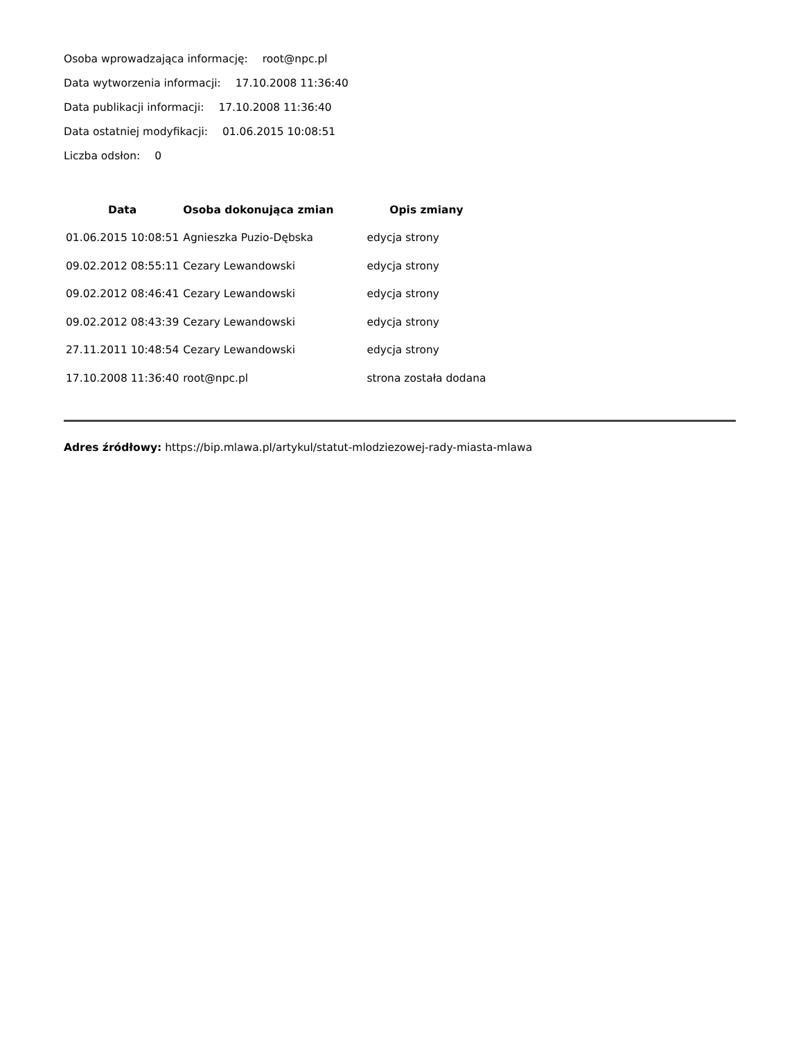Osoba wprowadzająca informację: root@npc.pl
Data wytworzenia informacji: 17.10.2008 11:36:40
Data publikacji informacji: 17.10.2008 11:36:40
Data ostatniej modyfikacji: 01.06.2015 10:08:51
Liczba odsłon: 0
| Data | Osoba dokonująca zmian | Opis zmiany |
| --- | --- | --- |
| 01.06.2015 10:08:51 | Agnieszka Puzio-Dębska | edycja strony |
| 09.02.2012 08:55:11 | Cezary Lewandowski | edycja strony |
| 09.02.2012 08:46:41 | Cezary Lewandowski | edycja strony |
| 09.02.2012 08:43:39 | Cezary Lewandowski | edycja strony |
| 27.11.2011 10:48:54 | Cezary Lewandowski | edycja strony |
| 17.10.2008 11:36:40 | root@npc.pl | strona została dodana |
Adres źródłowy: https://bip.mlawa.pl/artykul/statut-mlodziezowej-rady-miasta-mlawa